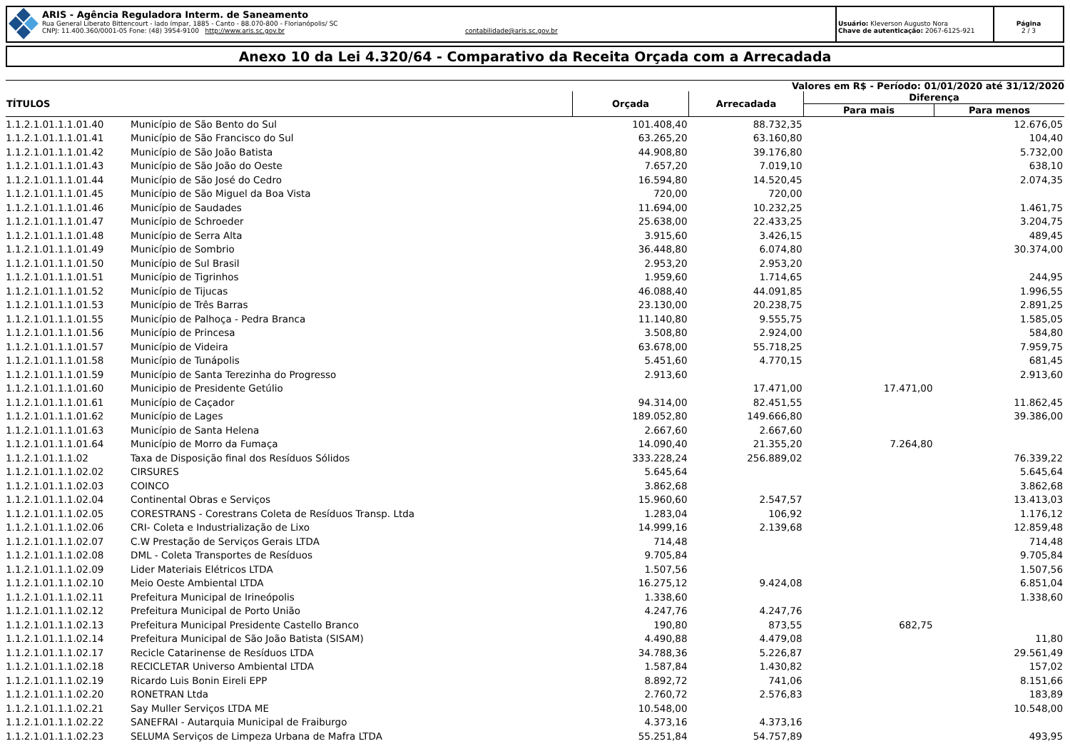ARIS - Agência Reguladora Interm. de Saneamento
Rua General Liberato Bittencourt - lado ímpar, 1885 - Canto - 88.070-800 - Florianópolis/ SC
CNPJ: 11.400.360/0001-05 Fone: (48) 3954-9100 http://www.aris.sc.gov.br contabilidade@aris.sc.gov.br
Usuário: Kleverson Augusto Nora
Chave de autenticação: 2067-6125-921
Página
2 / 3
Anexo 10 da Lei 4.320/64 - Comparativo da Receita Orçada com a Arrecadada
Valores em R$ - Período: 01/01/2020 até 31/12/2020
| TÍTULOS | | Orçada | Arrecadada | Diferença | |
| --- | --- | --- | --- | --- | --- |
| | | | | Para mais | Para menos |
| 1.1.2.1.01.1.1.01.40 | Município de São Bento do Sul | 101.408,40 | 88.732,35 | | 12.676,05 |
| 1.1.2.1.01.1.1.01.41 | Município de São Francisco do Sul | 63.265,20 | 63.160,80 | | 104,40 |
| 1.1.2.1.01.1.1.01.42 | Município de São João Batista | 44.908,80 | 39.176,80 | | 5.732,00 |
| 1.1.2.1.01.1.1.01.43 | Município de São João do Oeste | 7.657,20 | 7.019,10 | | 638,10 |
| 1.1.2.1.01.1.1.01.44 | Município de São José do Cedro | 16.594,80 | 14.520,45 | | 2.074,35 |
| 1.1.2.1.01.1.1.01.45 | Município de São Miguel da Boa Vista | 720,00 | 720,00 | | |
| 1.1.2.1.01.1.1.01.46 | Município de Saudades | 11.694,00 | 10.232,25 | | 1.461,75 |
| 1.1.2.1.01.1.1.01.47 | Município de Schroeder | 25.638,00 | 22.433,25 | | 3.204,75 |
| 1.1.2.1.01.1.1.01.48 | Município de Serra Alta | 3.915,60 | 3.426,15 | | 489,45 |
| 1.1.2.1.01.1.1.01.49 | Município de Sombrio | 36.448,80 | 6.074,80 | | 30.374,00 |
| 1.1.2.1.01.1.1.01.50 | Município de Sul Brasil | 2.953,20 | 2.953,20 | | |
| 1.1.2.1.01.1.1.01.51 | Município de Tigrinhos | 1.959,60 | 1.714,65 | | 244,95 |
| 1.1.2.1.01.1.1.01.52 | Município de Tijucas | 46.088,40 | 44.091,85 | | 1.996,55 |
| 1.1.2.1.01.1.1.01.53 | Município de Três Barras | 23.130,00 | 20.238,75 | | 2.891,25 |
| 1.1.2.1.01.1.1.01.55 | Município de Palhoça - Pedra Branca | 11.140,80 | 9.555,75 | | 1.585,05 |
| 1.1.2.1.01.1.1.01.56 | Município de Princesa | 3.508,80 | 2.924,00 | | 584,80 |
| 1.1.2.1.01.1.1.01.57 | Município de Videira | 63.678,00 | 55.718,25 | | 7.959,75 |
| 1.1.2.1.01.1.1.01.58 | Município de Tunápolis | 5.451,60 | 4.770,15 | | 681,45 |
| 1.1.2.1.01.1.1.01.59 | Município de Santa Terezinha do Progresso | 2.913,60 | | | 2.913,60 |
| 1.1.2.1.01.1.1.01.60 | Municipio de Presidente Getúlio | | 17.471,00 | 17.471,00 | |
| 1.1.2.1.01.1.1.01.61 | Município de Caçador | 94.314,00 | 82.451,55 | | 11.862,45 |
| 1.1.2.1.01.1.1.01.62 | Município de Lages | 189.052,80 | 149.666,80 | | 39.386,00 |
| 1.1.2.1.01.1.1.01.63 | Município de Santa Helena | 2.667,60 | 2.667,60 | | |
| 1.1.2.1.01.1.1.01.64 | Município de Morro da Fumaça | 14.090,40 | 21.355,20 | 7.264,80 | |
| 1.1.2.1.01.1.1.02 | Taxa de Disposição final dos Resíduos Sólidos | 333.228,24 | 256.889,02 | | 76.339,22 |
| 1.1.2.1.01.1.1.02.02 | CIRSURES | 5.645,64 | | | 5.645,64 |
| 1.1.2.1.01.1.1.02.03 | COINCO | 3.862,68 | | | 3.862,68 |
| 1.1.2.1.01.1.1.02.04 | Continental Obras e Serviços | 15.960,60 | 2.547,57 | | 13.413,03 |
| 1.1.2.1.01.1.1.02.05 | CORESTRANS - Corestrans Coleta de Resíduos Transp. Ltda | 1.283,04 | 106,92 | | 1.176,12 |
| 1.1.2.1.01.1.1.02.06 | CRI- Coleta e Industrialização de Lixo | 14.999,16 | 2.139,68 | | 12.859,48 |
| 1.1.2.1.01.1.1.02.07 | C.W Prestação de Serviços Gerais LTDA | 714,48 | | | 714,48 |
| 1.1.2.1.01.1.1.02.08 | DML - Coleta Transportes de Resíduos | 9.705,84 | | | 9.705,84 |
| 1.1.2.1.01.1.1.02.09 | Lider Materiais Elétricos LTDA | 1.507,56 | | | 1.507,56 |
| 1.1.2.1.01.1.1.02.10 | Meio Oeste Ambiental LTDA | 16.275,12 | 9.424,08 | | 6.851,04 |
| 1.1.2.1.01.1.1.02.11 | Prefeitura Municipal de Irineópolis | 1.338,60 | | | 1.338,60 |
| 1.1.2.1.01.1.1.02.12 | Prefeitura Municipal de Porto União | 4.247,76 | 4.247,76 | | |
| 1.1.2.1.01.1.1.02.13 | Prefeitura Municipal Presidente Castello Branco | 190,80 | 873,55 | 682,75 | |
| 1.1.2.1.01.1.1.02.14 | Prefeitura Municipal de São João Batista (SISAM) | 4.490,88 | 4.479,08 | | 11,80 |
| 1.1.2.1.01.1.1.02.17 | Recicle Catarinense de Resíduos LTDA | 34.788,36 | 5.226,87 | | 29.561,49 |
| 1.1.2.1.01.1.1.02.18 | RECICLETAR Universo Ambiental LTDA | 1.587,84 | 1.430,82 | | 157,02 |
| 1.1.2.1.01.1.1.02.19 | Ricardo Luis Bonin Eireli EPP | 8.892,72 | 741,06 | | 8.151,66 |
| 1.1.2.1.01.1.1.02.20 | RONETRAN Ltda | 2.760,72 | 2.576,83 | | 183,89 |
| 1.1.2.1.01.1.1.02.21 | Say Muller Serviços LTDA ME | 10.548,00 | | | 10.548,00 |
| 1.1.2.1.01.1.1.02.22 | SANEFRAI - Autarquia Municipal de Fraiburgo | 4.373,16 | 4.373,16 | | |
| 1.1.2.1.01.1.1.02.23 | SELUMA Serviços de Limpeza Urbana de Mafra LTDA | 55.251,84 | 54.757,89 | | 493,95 |